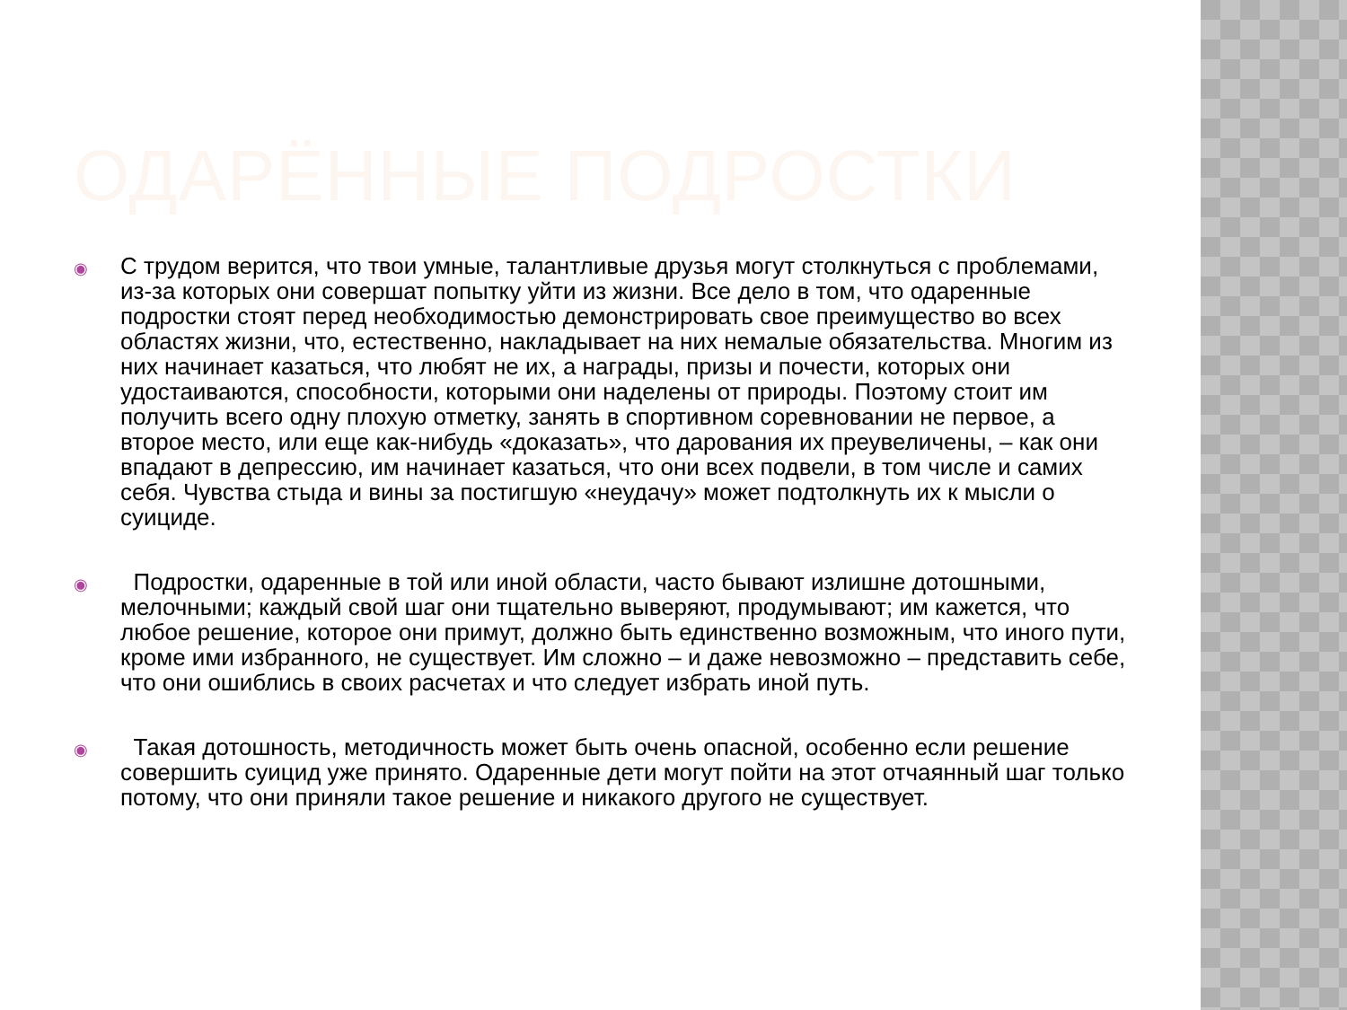ОДАРЁННЫЕ ПОДРОСТКИ
◉
С трудом верится, что твои умные, талантливые друзья могут столкнуться с проблемами, из-за которых они совершат попытку уйти из жизни. Все дело в том, что одаренные подростки стоят перед необходимостью демонстрировать свое преимущество во всех областях жизни, что, естественно, накладывает на них немалые обязательства. Многим из них начинает казаться, что любят не их, а награды, призы и почести, которых они удостаиваются, способности, которыми они наделены от природы. Поэтому стоит им получить всего одну плохую отметку, занять в спортивном соревновании не первое, а второе место, или еще как-нибудь «доказать», что дарования их преувеличены, – как они впадают в депрессию, им начинает казаться, что они всех подвели, в том числе и самих себя. Чувства стыда и вины за постигшую «неудачу» может подтолкнуть их к мысли о суициде.
◉
Подростки, одаренные в той или иной области, часто бывают излишне дотошными, мелочными; каждый свой шаг они тщательно выверяют, продумывают; им кажется, что любое решение, которое они примут, должно быть единственно возможным, что иного пути, кроме ими избранного, не существует. Им сложно – и даже невозможно – представить себе, что они ошиблись в своих расчетах и что следует избрать иной путь.
◉
Такая дотошность, методичность может быть очень опасной, особенно если решение совершить суицид уже принято. Одаренные дети могут пойти на этот отчаянный шаг только потому, что они приняли такое решение и никакого другого не существует.